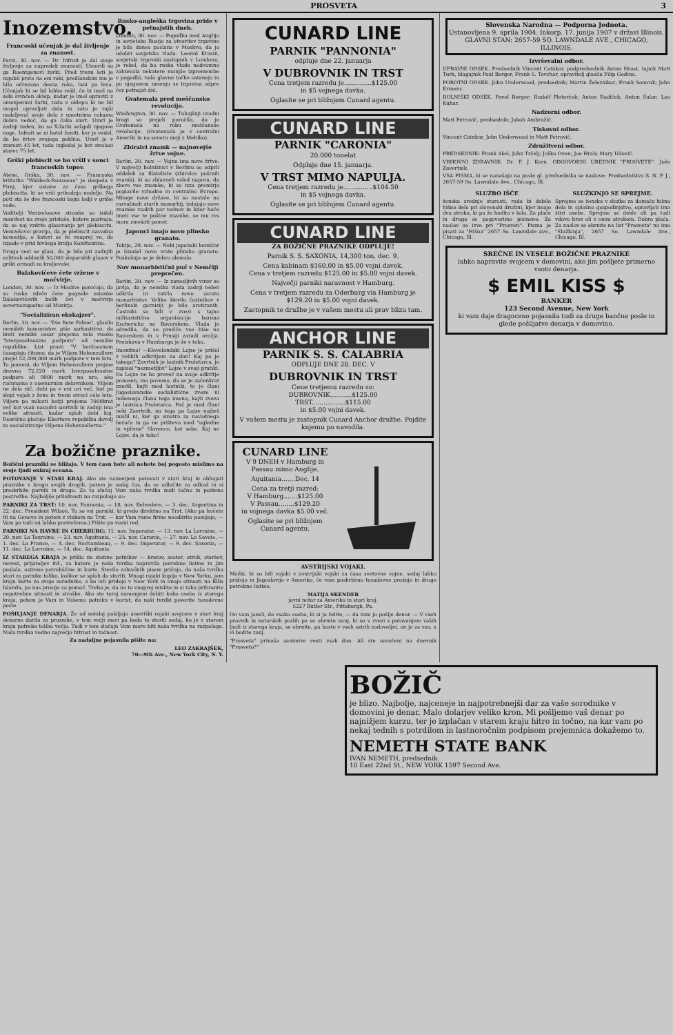PROSVETA 3
Inozemstvo.
Francoski učenjak je dal življenje za znanost.
Pariz, 30. nov. — Dr. Infroit je dal svoje življenje za napredek znanosti. Umorili so ga Roentgenovi žarki. Pred tremi leti je izgubil prste na eni roki, predlanskim mu je bila odrezana desna roka, lani pa leva. Učenjak bi se bil lahko rešil, če bi imel na sebi svinčen oklep, kadar je imel opraviti z omenjenimi žarki, toda v oklepu bi ne bil mogel opravljati dela in zato je rajši nadaljeval svoje delo z umetnima rokama dobro vedoč, da ga čaka smrt. Umrl je zadnji teden, ko so X-žarki sežgali njegove noge. Infroit se ni hotel ženiti, ker je vedel, da bo žrtev svojega poklica. Umrl je v starosti 45 let, toda izgledal je kot sivolasi starec 75 let.
Grški plebiscit se bo vršil v senci francoskih topov.
Atene, Grška, 30. nov. — Francoska križarka "Waldeck-Rousseau" je dospela v Pirej, kjer ostane za časa grškega plebiscita, ki se vrši prihodnjo nedeljo. Na poti sta še dve francoski bojni ladji v grške vode.
Voditelji Venizelosove stranke so izdali manifest na svoje pristaše, katere pozivajo, da se naj vzdrže glasovanja pri plebiscitu. Venizelovci pravijo, da je plebiscit navadna komedija, o kateri se že vnaprej ve, da izpade v prid bivšega kralja Konštantina.
Druga vest se glasi, da je bilo pri zadnjih volitvah oddanih 50,000 sleparskih glasov v grški armadi za kraljevaše.
Balakovičeve čete vržene v močvirje.
London, 30. nov. — Iz Moskve poročajo, da so ruske rdeče čete pognale ostanke Balakovičevih belih čet v močvirja severnozapadno od Mozirja.
"Socializiran ekskajzer".
Berlin, 30. nov. — "Die Rote Fahne", glasilo nemških komunistov, piše sarkastično, da bivši nemški cesar prejema zelo visoko "brezposelnostno podporo" od nemške republike. List pravi: "V buržoaznem časopisju čitamo, da je Viljem Hohenzollern prejel 52,200,000 mark podpore v tem letu. To pomeni, da Viljem Hohenzollern prejme dnevno 72,220 mark brezposelnostne podpore ali 9000 mark na uro, ako računamo z osemurnim delavnikom. Viljem ne dela nič, dobi pa v eni uri več, kot pa slepi vojak z ženo in tremi otroci celo leto. Viljem po milosti božji prejema 7000krat več kot vsak navadni smrtnik in zadnji ima velike sitnosti, kadar sploh dobi kaj. Resnično plačuje Ebertova republika dovolj za socializiranje Viljema Hohenzollerna."
Rusko-angleška trgovina pride v petnajstih dneh.
London, 30. nov. — Pogodba med Anglijo in sovjetsko Rusijo za otvoritev trgovine je bila danes poslana v Moskvo, da jo odobri sovjetska vlada. Leonid Krasin, sovjetski trgovski zastopnik v Londonu, je rekel, da bo ruska vlada nedvomno zahtevala nekatere manjše izpremembe v pogodbi, toda glavne točke ostanejo in po njegovem mnenju se trgovina odpre čez petnajst dni.
Gvatemala pred meščansko revolucijo.
Washington, 30. nov. — Tukajšnji uradni krogi so prejeli poročila, da je Gvatemala na robu meščanske revolucije. (Gvatemala je v centralni Ameriki in na severu meji z Mehiko).
Zbiralci znamk — najnovejše žrtve vojne.
Berlin, 30. nov. — Vojna ima nove žrtve. V največji bolnišnici v Berlinu so odprli oddelek za filateliste (zbiralce poštnih znamk), ki so zblazneli vsled napora, da zbero vse znamke, ki so izza premirja poplavile vzhodno in centralno Evropo. Mnoge nove države, ki so nastale na razvalinah starih monarhij, izdajajo nove znamke vsakih par tednov in kdor hoče imeti vse te poštne znamke, se mu res mora zmešati pamet.
Japonci imajo novo plinsko granato.
Tokijo, 29. nov. — Neki japonski kemičar je iznašel nove vrste plinsko granato. Poskušnja se je dobro obnesla.
Nov monarhistični puč v Nemčiji preprečen.
Berlin, 30. nov. — Iz zanesljivih virov se javlja, da je nemška vlada zadnji teden odkrila in zatrla novo zaroto monarhistov. Veliko število častnikov v berlinski garniziji je bilo aretiranih. Častniki so bili v zvezi s tajno militaristično organizacijo barona Eschericha na Bavarskem. Vlada je odredila, da se preišče vse hiše na Bavarskem in v Prusiji zaradi orožja. Preiskava v Hamburgu je že v teku.
Imenitno! —Klevelandski Lojze je prišel z velikih odkritjem na dan! Kaj pa je takega? Zavrtnik je lastnik Proletarca, je zapisal "nezmotljivi" Lojze v svoji pratiki. Da Lojze ne bo preveč na svoje odkritje ponosen, mu povemo, da se je začenkrat zmotil, kajti med lastniki, to je člani Jugoslovanske socialistične zveze ni nobenega člana tega imena, kajti zveza je lastnica Proletarca. Pač je med člani neki Zavrtnik, na tega pa Lojze najbrž mislil ni, ker ga smatra za navadnega berača in ga ne prišteva med "ugledne in vplivne" Slovence, kot sebe. Kaj ne Lojze, da je tako!
Za božične praznike.
Božični prazniki se bližajo. V tem času hote ali nehote boj pogosto mislimo na svoje ljudi onkraj oceana.
POTOVANJE V STARI KRAJ. Ako ste namenjeni potovati v stari kraj in obhajati praznike v krogu svojih dragih, potem je sedaj čas, da se odločite za odhod in si preskrbite parnik in drugo. Za ta slučaj Vam naša tvrdka nudi točno in pošteno postrežbo. Najboljše priložnosti na razpolago so:
PARNIKI ZA TRST: 10. nov. Pannonia, — 18. nov. Belvedere, — 3. dec. Argentina in 22. dec. President Wilson. To so vsi parniki, ki gredo direktno na Trst. (Ako pa hočete iti na Genovo in potem z vlakom na Trst, — kar Vam rame firme neodkrito posujajo, — Vam pa tudi mi lahko postrežemo.) Pišite po vozni red.
PARNIKI NA HAVRE IN CHERBURG: 11. nov. Imperator, — 13. nov. La Lorraine, — 20. nov. La Touraine, — 23. nov. Aquitania, — 25. nov. Caronia, — 27. nov. La Savoie, — 1. dec. La France, — 4. dec. Rochambeau, — 9. dec. Imperator, — 9. dec. Saxonia, — 11. dec. La Lorraine, — 14. dec. Aquitania.
IZ STAREGA KRAJA je prišlo na stotine potnikov — bratov, sester, otrok, staršev, nevest, prijateljev itd., za katere je naša tvrdka napravila potrebne listine in jim poslala, ostrene potrebščine in karte. Število zahvalnih pisem pričajo, da naša tvrdka stori za potnike toliko, kolikor se sploh da storiti. Mnogi rojaki kupijo v New Yorku, jem kraju karte za svoje sorodnike, a ko isti pridejo v New York in imajo sitnosti na Ellis Islandu, pa nas prosijo za pomoč. Treba je, da na to vnaprej mislite in si tako prihranite nepotrebne sitnosti in stroške. Ako ste toraj namenjeni dobiti kako osebo iz starega kraja, potem je Vam in Vašemu potniku v korist, da naši tvrdki poverite tozadevne posle.
POŠILJANJE DENARJA. Že od nekdaj pošiljajo ameriški rojaki svojcem v stari kraj denarne darila za praznike, v tem večji meri pa bodo to storili sedaj, ko je v starem kraju potreba toliko večja. Tudi v tem slučaju Vam more biti naša tvrdka na razpolago. Naša tvrdka vedno največjo hitrost in točnost.
Za nadaljne pojasnila pišite na:
LEO ZAKRAJŠEK,
70—9th Ave., New York City, N. Y.
CUNARD LINE
PARNIK "PANNONIA"
odpluje dne 22. januarja
V DUBROVNIK IN TRST
Cena tretjem razredu je..............$125.00
in $5 vojnega davka.
Oglasite se pri bližnjem Cunard agentu.
CUNARD LINE
PARNIK "CARONIA"
20.000 tonelat
Odpluje dne 15. januarja.
V TRST MIMO NAPULJA.
Cena tretjem razredu je...............$104.50
in $5 vojnega davka.
Oglasite se pri bližnjem Cunard agentu.
CUNARD LINE
ZA BOŽIČNE PRAZNIKE ODPLUJE!
Parnik S. S. SAXONIA, 14,300 ton, dec. 9.
Cena kabinam $160.00 in $5.00 vojni davek.
Cena v tretjem razredu $125.00 in $5.00 vojni davek.
Največji parniki naravnost v Hamburg.
Cena v tretjem razredu za Oderburg via Hamburg je $129.20 in $5.00 vojni davek.
Zastopnik te družbe je v vašem mestu ali prav blizu tam.
ANCHOR LINE
PARNIK S. S. CALABRIA
ODPLUJE DNE 28. DEC. V
DUBROVNIK IN TRST
Cene tretjemu razredu so:
DUBROVNIK...........$125.00
TRST.................$115.00
in $5.00 vojni davek.
V vašem mestu je zastopnik Cunard Anchor družbe. Pojdite knjemu po navodila.
CUNARD LINE
V 9 DNEH v Hamburg in Passau mimo Anglije.
Aquitania.......Dec. 14
Cena za tretji razred:
V Hamburg.......$125.00
V Passau........$129.20
in vojnega davka $5.00 več.
Oglasite se pri bližnjem Cunard agentu.
AVSTRIJSKI VOJAKI.
Možki, ki so bili vojaki v avstrijski vojski za časa svetovne vojne, sedaj lahko pridejo in Jugoslavijo v Ameriko, če vam poskrbimo tozadevne prošnje in druge potrebne listine.
MATIJA SKENDER
javni notar za Ameriko in stari kraj.
5227 Butler Str., Pittsburgh, Pa.
On vam jamči, da vsako osebo, ki si jo želite, — da vam jo pošlje denar. — V vseh pravnih in notarskih poslih pa se obrnite nanj, ki so v zvezi s potovanjem vaših ljudi iz starega kraja, se obrnite, pa boste v vseh ozirih zadovoljni, on je za vas, a vi bodite zanj.
"Prosveta" prinaša zanimive vesti vsak dan. Ali ste naročeni na dnevnik "Prosveto?"
Slovenska Narodna — Podporna Jednota.
Ustanovljena 9. aprila 1904. Inkorp. 17. junija 1907 v državi Illinois.
GLAVNI STAN: 2657-59 SO. LAWNDALE AVE., CHICAGO, ILLINOIS.
Izvrševalni odbor.
UPRAVNI ODSEK. Predsednik Vincent Cainkar, podpredsednik Anton Hrast, tajnik Matt Turk, blagajnik Paul Berger, Frank S. Tavchar, upravitelj glasila Filip Godina.
POROTNI ODSEK. John Underwood, predsednik; Martin Železnikar; Frank Somrak; John Ermenc.
BOLNIŠKI ODSEK. Pavel Berger; Rudolf Pleterček; Anton Radiček; Anton Šular; Leo Kuhar.
Nadzorni odbor.
Matt Petrovič, predsednik; Jakob Ambrožič.
Tiskovni odbor.
Vincent Cainkar, John Underwood in Matt Petrovič.
Združitveni odbor.
PREDSEDNIK: Frank Aleš; John Trčelj; Joško Oven; Joe Hrab; Mary Udovič.
VRHOVNI ZDRAVNIK: Dr. F. J. Kern. ODGOVORNI UREDNIK "PROSVETE": Jože Zavertnik.
VSA PISMA, ki se nanašajo na posle gl. predsednika se naslove: Predsedništvo S. N. P. J., 2657-59 So. Lawndale Ave., Chicago, Ill.
SLUŽBO IŠČE
ženska srednje starosti, rada bi dobila hišno delo pri slovenski družini, kjer imajo dva otroka, ki pa že hodita v šolo. Za plače in drugo se pogovorimo pismeno. Za naslov se izve pri "Prosveti". Pisma je pisati za "Hišna" 2657 So. Lawndale Ave., Chicago, Ill.
SLUŽKINJO SE SPREJME.
Sprejme se ženska v službo za domača hišna dela in splošno gospodinjstvo, opravljati ima štiri osebe. Sprejme se dekle ali pa tudi vdovo brez ali z enim otrokom. Dobra plača. Za naslov se obrnite na list "Prosveta" na ime "Služkinja", 2657 So. Lawndale Ave., Chicago, Ill.
SREČNE IN VESELE BOŽIČNE PRAZNIKE
lahko napravite svojcem v domovini, ako jim pošljete primerno vsoto denarja.
$ EMIL KISS $
BANKER
123 Second Avenue, New York
ki vam daje dragoceno pojasnila tudi za druge bančne posle in glede pošiljatve denarja v domovino.
BOŽIČ
je blizo. Najbolje, najceneje in najpotrebnejši dar za vaše sorodnike v domovini je denar. Malo dolarjev veliko kron. Mi pošljemo vaš denar po najnižjem kurzu, ter je izplačan v starem kraju hitro in točno, na kar vam po nekaj tednih s potrdilom in lastnoročnim podpisom prejemnica dokažemo to.
NEMETH STATE BANK
IVAN NEMETH, predsednik.
10 East 22nd St., NEW YORK 1597 Second Ave.